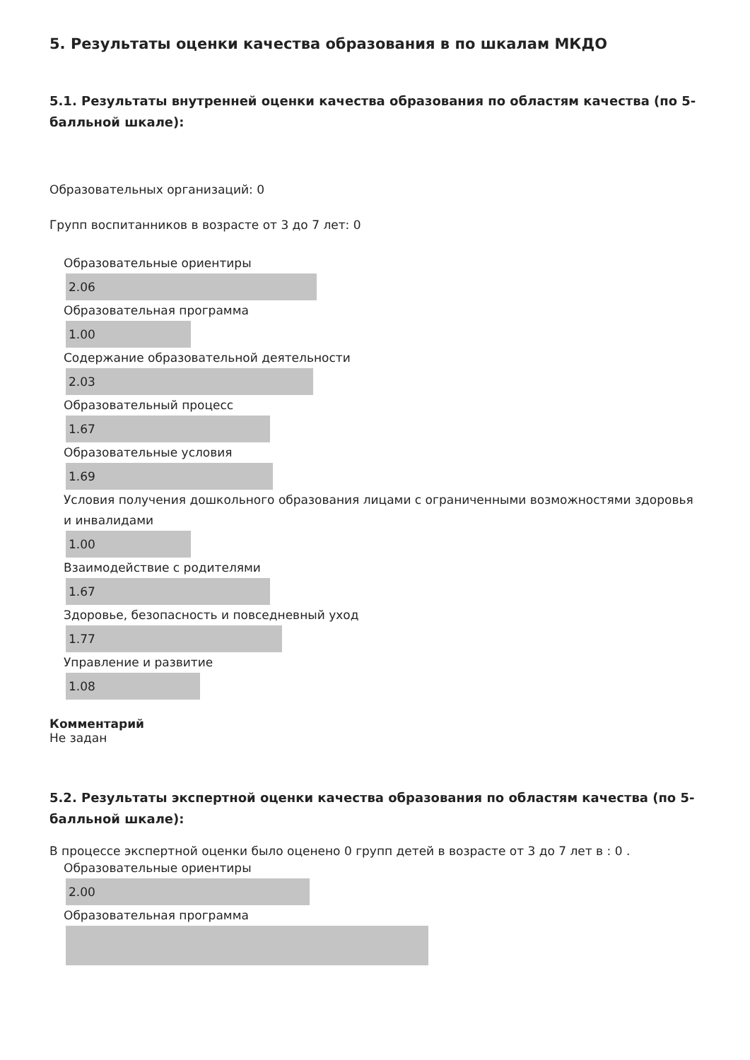5. Результаты оценки качества образования в по шкалам МКДО
5.1. Результаты внутренней оценки качества образования по областям качества (по 5-балльной шкале):
Образовательных организаций: 0
Групп воспитанников в возрасте от 3 до 7 лет: 0
Образовательные ориентиры
2.06
Образовательная программа
1.00
Содержание образовательной деятельности
2.03
Образовательный процесс
1.67
Образовательные условия
1.69
Условия получения дошкольного образования лицами с ограниченными возможностями здоровья и инвалидами
1.00
Взаимодействие с родителями
1.67
Здоровье, безопасность и повседневный уход
1.77
Управление и развитие
1.08
Комментарий
Не задан
5.2. Результаты экспертной оценки качества образования по областям качества (по 5-балльной шкале):
В процессе экспертной оценки было оценено 0 групп детей в возрасте от 3 до 7 лет в : 0 .
Образовательные ориентиры
2.00
Образовательная программа